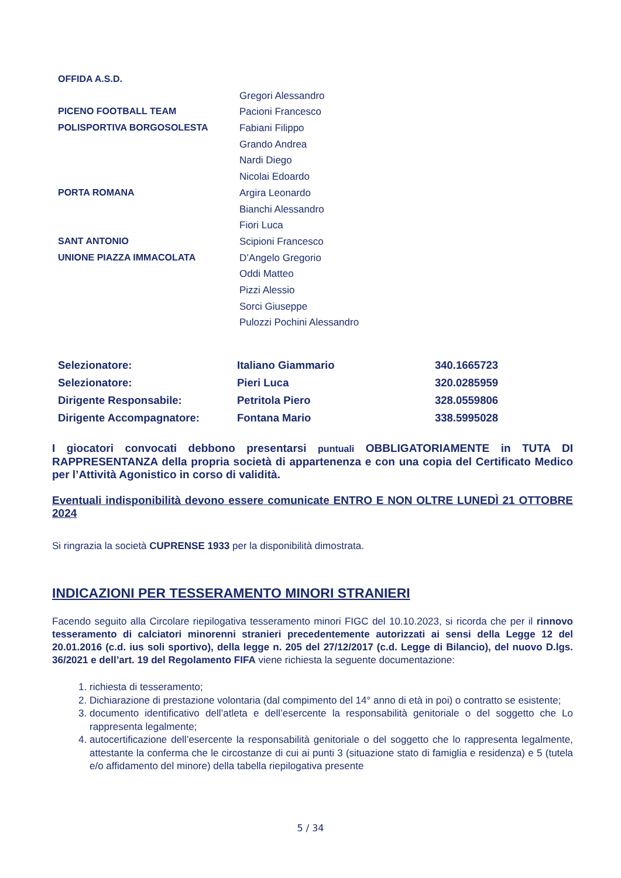| OFFIDA A.S.D. | |
| | Gregori Alessandro |
| PICENO FOOTBALL TEAM | Pacioni Francesco |
| POLISPORTIVA BORGOSOLESTA | Fabiani Filippo |
| | Grando Andrea |
| | Nardi Diego |
| | Nicolai Edoardo |
| PORTA ROMANA | Argira Leonardo |
| | Bianchi Alessandro |
| | Fiori Luca |
| SANT ANTONIO | Scipioni Francesco |
| UNIONE PIAZZA IMMACOLATA | D’Angelo Gregorio |
| | Oddi Matteo |
| | Pizzi Alessio |
| | Sorci Giuseppe |
| | Pulozzi Pochini Alessandro |
| Selezionatore: | Italiano Giammario | 340.1665723 |
| Selezionatore: | Pieri Luca | 320.0285959 |
| Dirigente Responsabile: | Petritola Piero | 328.0559806 |
| Dirigente Accompagnatore: | Fontana Mario | 338.5995028 |
I giocatori convocati debbono presentarsi puntuali OBBLIGATORIAMENTE in TUTA DI RAPPRESENTANZA della propria società di appartenenza e con una copia del Certificato Medico per l’Attività Agonistico in corso di validità.
Eventuali indisponibilità devono essere comunicate ENTRO E NON OLTRE LUNEDÌ 21 OTTOBRE 2024
Si ringrazia la società CUPRENSE 1933 per la disponibilità dimostrata.
INDICAZIONI PER TESSERAMENTO MINORI STRANIERI
Facendo seguito alla Circolare riepilogativa tesseramento minori FIGC del 10.10.2023, si ricorda che per il rinnovo tesseramento di calciatori minorenni stranieri precedentemente autorizzati ai sensi della Legge 12 del 20.01.2016 (c.d. ius soli sportivo), della legge n. 205 del 27/12/2017 (c.d. Legge di Bilancio), del nuovo D.lgs. 36/2021 e dell’art. 19 del Regolamento FIFA viene richiesta la seguente documentazione:
1. richiesta di tesseramento;
2. Dichiarazione di prestazione volontaria (dal compimento del 14° anno di età in poi) o contratto se esistente;
3. documento identificativo dell’atleta e dell’esercente la responsabilità genitoriale o del soggetto che Lo rappresenta legalmente;
4. autocertificazione dell’esercente la responsabilità genitoriale o del soggetto che lo rappresenta legalmente, attestante la conferma che le circostanze di cui ai punti 3 (situazione stato di famiglia e residenza) e 5 (tutela e/o affidamento del minore) della tabella riepilogativa presente
5 / 34